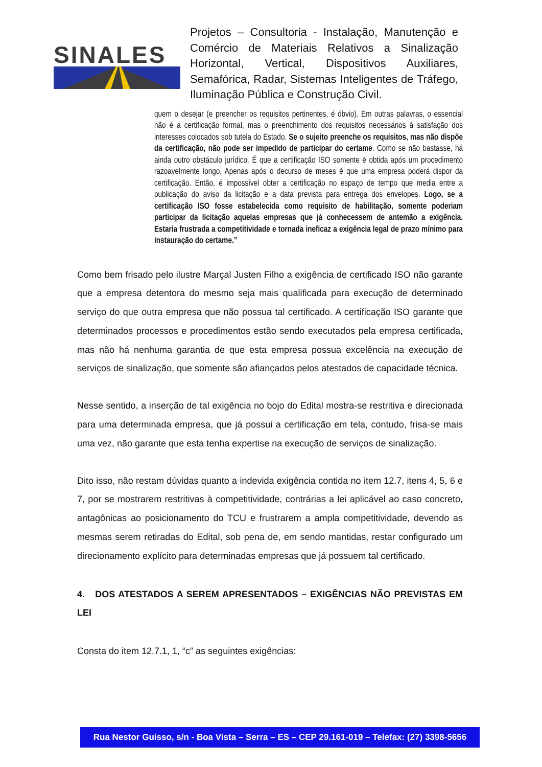SINALES
Projetos – Consultoria - Instalação, Manutenção e Comércio de Materiais Relativos a Sinalização Horizontal, Vertical, Dispositivos Auxiliares, Semafórica, Radar, Sistemas Inteligentes de Tráfego, Iluminação Pública e Construção Civil.
quem o desejar (e preencher os requisitos pertinentes, é óbvio). Em outras palavras, o essencial não é a certificação formal, mas o preenchimento dos requisitos necessários à satisfação dos interesses colocados sob tutela do Estado. Se o sujeito preenche os requisitos, mas não dispõe da certificação, não pode ser impedido de participar do certame. Como se não bastasse, há ainda outro obstáculo jurídico. É que a certificação ISO somente é obtida após um procedimento razoavelmente longo, Apenas após o decurso de meses é que uma empresa poderá dispor da certificação. Então, é impossível obter a certificação no espaço de tempo que media entre a publicação do aviso da licitação e a data prevista para entrega dos envelopes. Logo, se a certificação ISO fosse estabelecida como requisito de habilitação, somente poderiam participar da licitação aquelas empresas que já conhecessem de antemão a exigência. Estaria frustrada a competitividade e tornada ineficaz a exigência legal de prazo mínimo para instauração do certame.”
Como bem frisado pelo ilustre Marçal Justen Filho a exigência de certificado ISO não garante que a empresa detentora do mesmo seja mais qualificada para execução de determinado serviço do que outra empresa que não possua tal certificado. A certificação ISO garante que determinados processos e procedimentos estão sendo executados pela empresa certificada, mas não há nenhuma garantia de que esta empresa possua excelência na execução de serviços de sinalização, que somente são afiançados pelos atestados de capacidade técnica.
Nesse sentido, a inserção de tal exigência no bojo do Edital mostra-se restritiva e direcionada para uma determinada empresa, que já possui a certificação em tela, contudo, frisa-se mais uma vez, não garante que esta tenha expertise na execução de serviços de sinalização.
Dito isso, não restam dúvidas quanto a indevida exigência contida no item 12.7, itens 4, 5, 6 e 7, por se mostrarem restritivas à competitividade, contrárias a lei aplicável ao caso concreto, antagônicas ao posicionamento do TCU e frustrarem a ampla competitividade, devendo as mesmas serem retiradas do Edital, sob pena de, em sendo mantidas, restar configurado um direcionamento explícito para determinadas empresas que já possuem tal certificado.
4. DOS ATESTADOS A SEREM APRESENTADOS – EXIGÊNCIAS NÃO PREVISTAS EM LEI
Consta do item 12.7.1, 1, “c” as seguintes exigências:
Rua Nestor Guisso, s/n - Boa Vista – Serra – ES – CEP 29.161-019 – Telefax: (27) 3398-5656